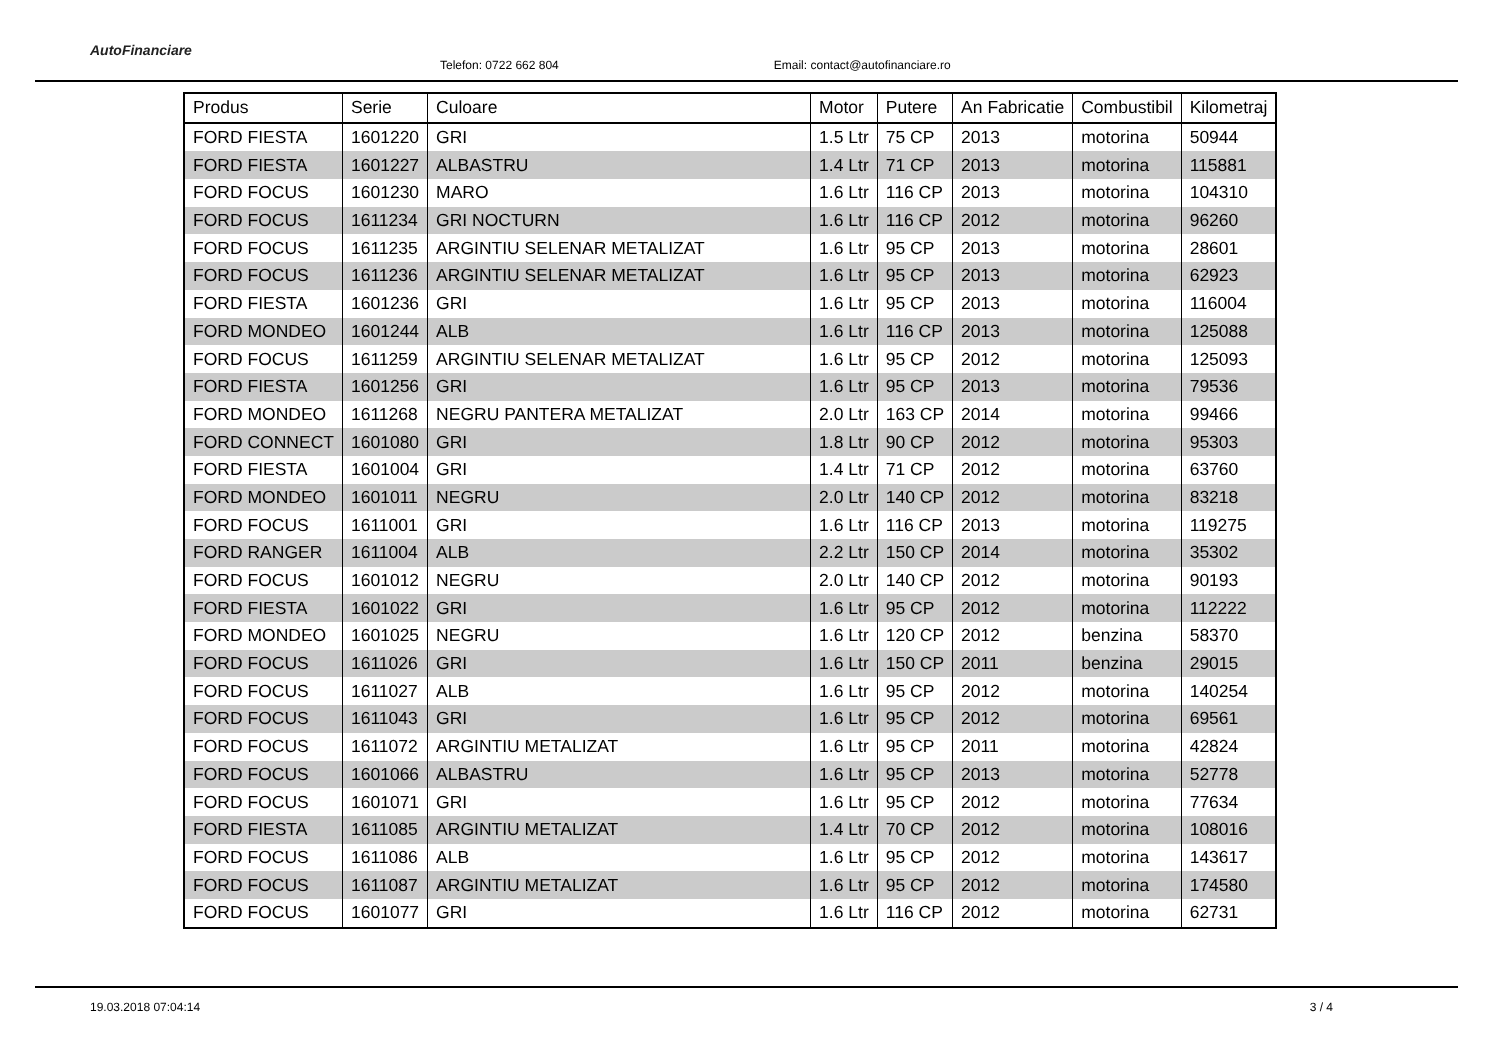AutoFinanciare
Telefon: 0722 662 804
Email: contact@autofinanciare.ro
| Produs | Serie | Culoare | Motor | Putere | An Fabricatie | Combustibil | Kilometraj |
| --- | --- | --- | --- | --- | --- | --- | --- |
| FORD FIESTA | 1601220 | GRI | 1.5 Ltr | 75 CP | 2013 | motorina | 50944 |
| FORD FIESTA | 1601227 | ALBASTRU | 1.4 Ltr | 71 CP | 2013 | motorina | 115881 |
| FORD FOCUS | 1601230 | MARO | 1.6 Ltr | 116 CP | 2013 | motorina | 104310 |
| FORD FOCUS | 1611234 | GRI NOCTURN | 1.6 Ltr | 116 CP | 2012 | motorina | 96260 |
| FORD FOCUS | 1611235 | ARGINTIU SELENAR METALIZAT | 1.6 Ltr | 95 CP | 2013 | motorina | 28601 |
| FORD FOCUS | 1611236 | ARGINTIU SELENAR METALIZAT | 1.6 Ltr | 95 CP | 2013 | motorina | 62923 |
| FORD FIESTA | 1601236 | GRI | 1.6 Ltr | 95 CP | 2013 | motorina | 116004 |
| FORD MONDEO | 1601244 | ALB | 1.6 Ltr | 116 CP | 2013 | motorina | 125088 |
| FORD FOCUS | 1611259 | ARGINTIU SELENAR METALIZAT | 1.6 Ltr | 95 CP | 2012 | motorina | 125093 |
| FORD FIESTA | 1601256 | GRI | 1.6 Ltr | 95 CP | 2013 | motorina | 79536 |
| FORD MONDEO | 1611268 | NEGRU PANTERA METALIZAT | 2.0 Ltr | 163 CP | 2014 | motorina | 99466 |
| FORD CONNECT | 1601080 | GRI | 1.8 Ltr | 90 CP | 2012 | motorina | 95303 |
| FORD FIESTA | 1601004 | GRI | 1.4 Ltr | 71 CP | 2012 | motorina | 63760 |
| FORD MONDEO | 1601011 | NEGRU | 2.0 Ltr | 140 CP | 2012 | motorina | 83218 |
| FORD FOCUS | 1611001 | GRI | 1.6 Ltr | 116 CP | 2013 | motorina | 119275 |
| FORD RANGER | 1611004 | ALB | 2.2 Ltr | 150 CP | 2014 | motorina | 35302 |
| FORD FOCUS | 1601012 | NEGRU | 2.0 Ltr | 140 CP | 2012 | motorina | 90193 |
| FORD FIESTA | 1601022 | GRI | 1.6 Ltr | 95 CP | 2012 | motorina | 112222 |
| FORD MONDEO | 1601025 | NEGRU | 1.6 Ltr | 120 CP | 2012 | benzina | 58370 |
| FORD FOCUS | 1611026 | GRI | 1.6 Ltr | 150 CP | 2011 | benzina | 29015 |
| FORD FOCUS | 1611027 | ALB | 1.6 Ltr | 95 CP | 2012 | motorina | 140254 |
| FORD FOCUS | 1611043 | GRI | 1.6 Ltr | 95 CP | 2012 | motorina | 69561 |
| FORD FOCUS | 1611072 | ARGINTIU METALIZAT | 1.6 Ltr | 95 CP | 2011 | motorina | 42824 |
| FORD FOCUS | 1601066 | ALBASTRU | 1.6 Ltr | 95 CP | 2013 | motorina | 52778 |
| FORD FOCUS | 1601071 | GRI | 1.6 Ltr | 95 CP | 2012 | motorina | 77634 |
| FORD FIESTA | 1611085 | ARGINTIU METALIZAT | 1.4 Ltr | 70 CP | 2012 | motorina | 108016 |
| FORD FOCUS | 1611086 | ALB | 1.6 Ltr | 95 CP | 2012 | motorina | 143617 |
| FORD FOCUS | 1611087 | ARGINTIU METALIZAT | 1.6 Ltr | 95 CP | 2012 | motorina | 174580 |
| FORD FOCUS | 1601077 | GRI | 1.6 Ltr | 116 CP | 2012 | motorina | 62731 |
19.03.2018 07:04:14 3 / 4